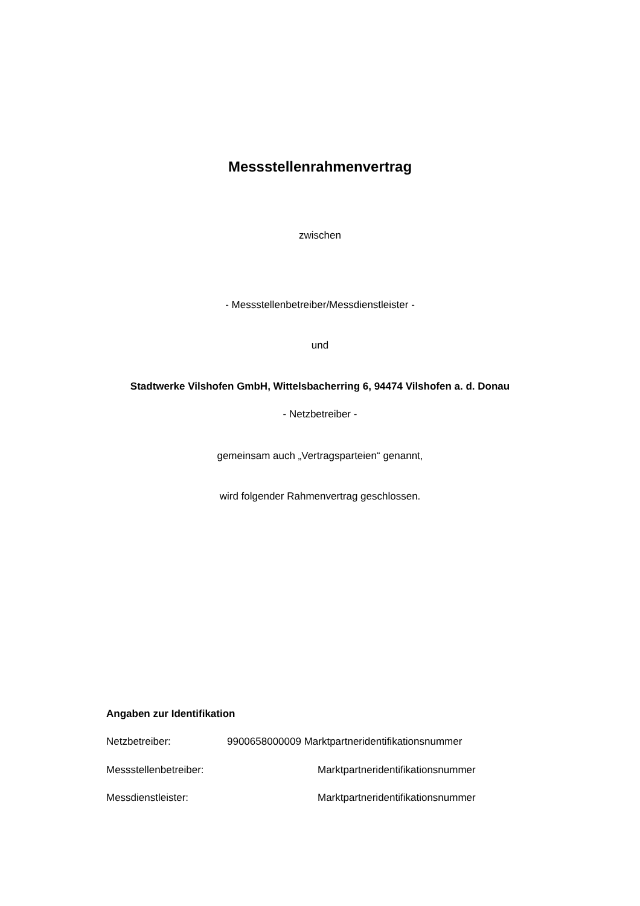Messstellenrahmenvertrag
zwischen
- Messstellenbetreiber/Messdienstleister -
und
Stadtwerke Vilshofen GmbH, Wittelsbacherring 6, 94474 Vilshofen a. d. Donau
- Netzbetreiber -
gemeinsam auch „Vertragsparteien“ genannt,
wird folgender Rahmenvertrag geschlossen.
Angaben zur Identifikation
Netzbetreiber: 9900658000009 Marktpartneridentifikationsnummer
Messstellenbetreiber: Marktpartneridentifikationsnummer
Messdienstleister: Marktpartneridentifikationsnummer